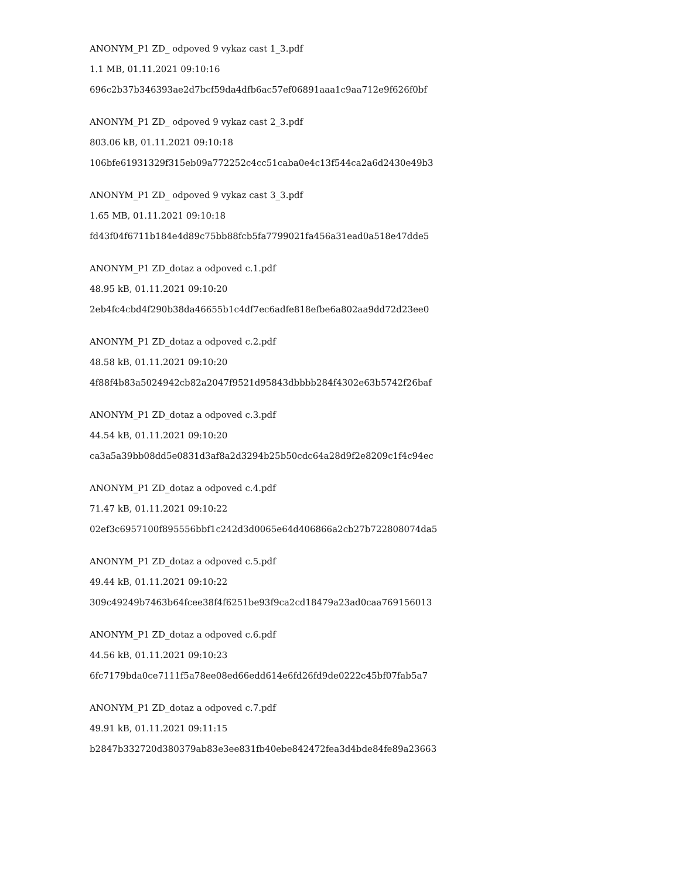ANONYM_P1 ZD_ odpoved 9 vykaz cast 1_3.pdf
1.1 MB, 01.11.2021 09:10:16
696c2b37b346393ae2d7bcf59da4dfb6ac57ef06891aaa1c9aa712e9f626f0bf
ANONYM_P1 ZD_ odpoved 9 vykaz cast 2_3.pdf
803.06 kB, 01.11.2021 09:10:18
106bfe61931329f315eb09a772252c4cc51caba0e4c13f544ca2a6d2430e49b3
ANONYM_P1 ZD_ odpoved 9 vykaz cast 3_3.pdf
1.65 MB, 01.11.2021 09:10:18
fd43f04f6711b184e4d89c75bb88fcb5fa7799021fa456a31ead0a518e47dde5
ANONYM_P1 ZD_dotaz a odpoved c.1.pdf
48.95 kB, 01.11.2021 09:10:20
2eb4fc4cbd4f290b38da46655b1c4df7ec6adfe818efbe6a802aa9dd72d23ee0
ANONYM_P1 ZD_dotaz a odpoved c.2.pdf
48.58 kB, 01.11.2021 09:10:20
4f88f4b83a5024942cb82a2047f9521d95843dbbbb284f4302e63b5742f26baf
ANONYM_P1 ZD_dotaz a odpoved c.3.pdf
44.54 kB, 01.11.2021 09:10:20
ca3a5a39bb08dd5e0831d3af8a2d3294b25b50cdc64a28d9f2e8209c1f4c94ec
ANONYM_P1 ZD_dotaz a odpoved c.4.pdf
71.47 kB, 01.11.2021 09:10:22
02ef3c6957100f895556bbf1c242d3d0065e64d406866a2cb27b722808074da5
ANONYM_P1 ZD_dotaz a odpoved c.5.pdf
49.44 kB, 01.11.2021 09:10:22
309c49249b7463b64fcee38f4f6251be93f9ca2cd18479a23ad0caa769156013
ANONYM_P1 ZD_dotaz a odpoved c.6.pdf
44.56 kB, 01.11.2021 09:10:23
6fc7179bda0ce7111f5a78ee08ed66edd614e6fd26fd9de0222c45bf07fab5a7
ANONYM_P1 ZD_dotaz a odpoved c.7.pdf
49.91 kB, 01.11.2021 09:11:15
b2847b332720d380379ab83e3ee831fb40ebe842472fea3d4bde84fe89a23663